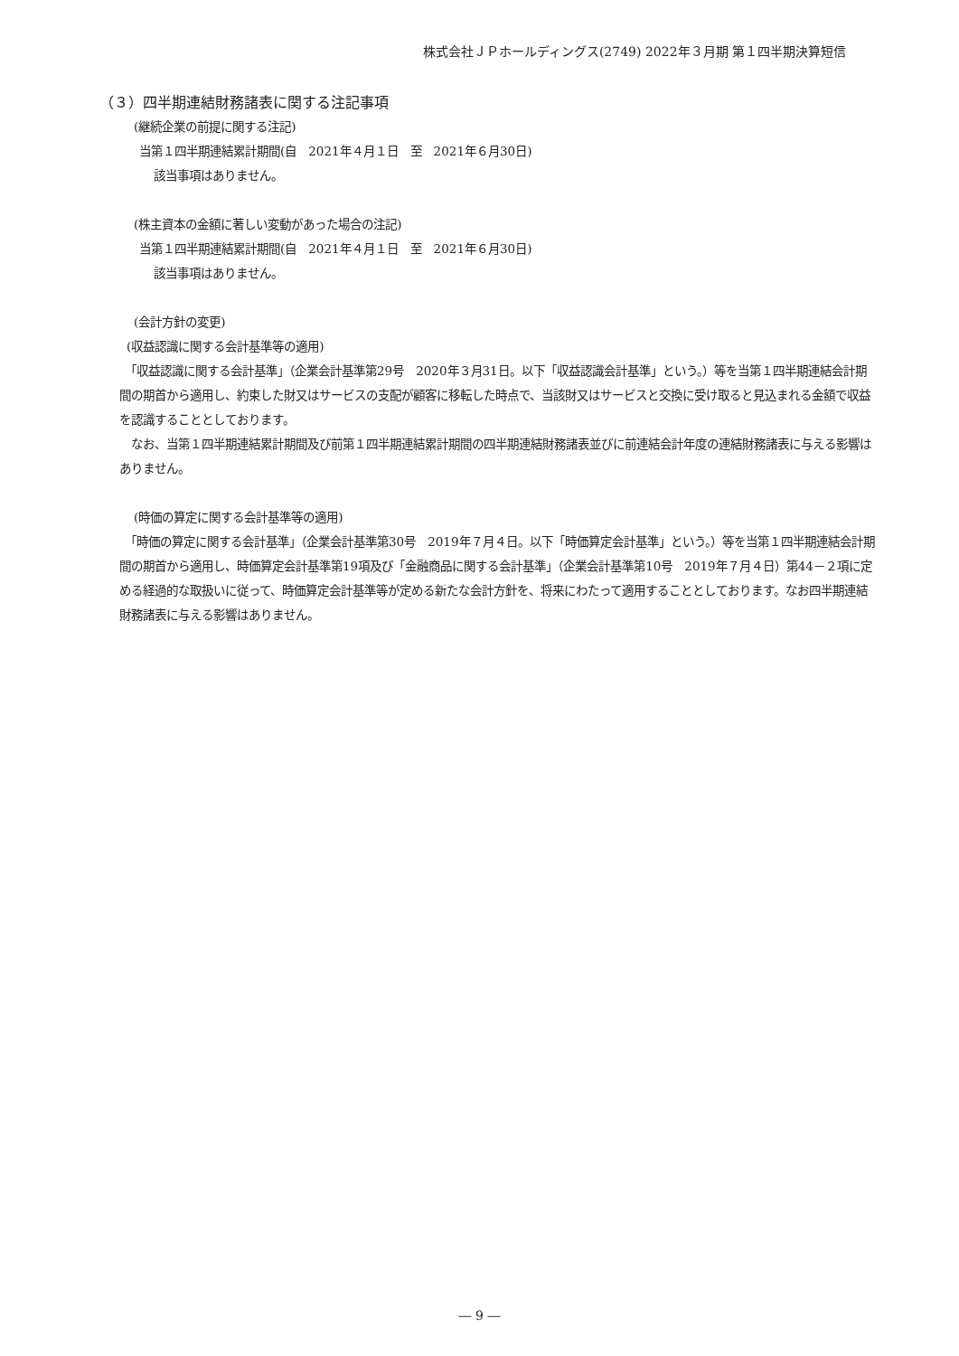株式会社ＪＰホールディングス(2749) 2022年３月期 第１四半期決算短信
（３）四半期連結財務諸表に関する注記事項
(継続企業の前提に関する注記)
当第１四半期連結累計期間(自　2021年４月１日　至　2021年６月30日)
該当事項はありません。
(株主資本の金額に著しい変動があった場合の注記)
当第１四半期連結累計期間(自　2021年４月１日　至　2021年６月30日)
該当事項はありません。
(会計方針の変更)
(収益認識に関する会計基準等の適用)
　「収益認識に関する会計基準」（企業会計基準第29号　2020年３月31日。以下「収益認識会計基準」という。）等を当第１四半期連結会計期間の期首から適用し、約束した財又はサービスの支配が顧客に移転した時点で、当該財又はサービスと交換に受け取ると見込まれる金額で収益を認識することとしております。
　なお、当第１四半期連結累計期間及び前第１四半期連結累計期間の四半期連結財務諸表並びに前連結会計年度の連結財務諸表に与える影響はありません。
(時価の算定に関する会計基準等の適用)
　「時価の算定に関する会計基準」（企業会計基準第30号　2019年７月４日。以下「時価算定会計基準」という。）等を当第１四半期連結会計期間の期首から適用し、時価算定会計基準第19項及び「金融商品に関する会計基準」（企業会計基準第10号　2019年７月４日）第44－２項に定める経過的な取扱いに従って、時価算定会計基準等が定める新たな会計方針を、将来にわたって適用することとしております。なお四半期連結財務諸表に与える影響はありません。
― 9 ―